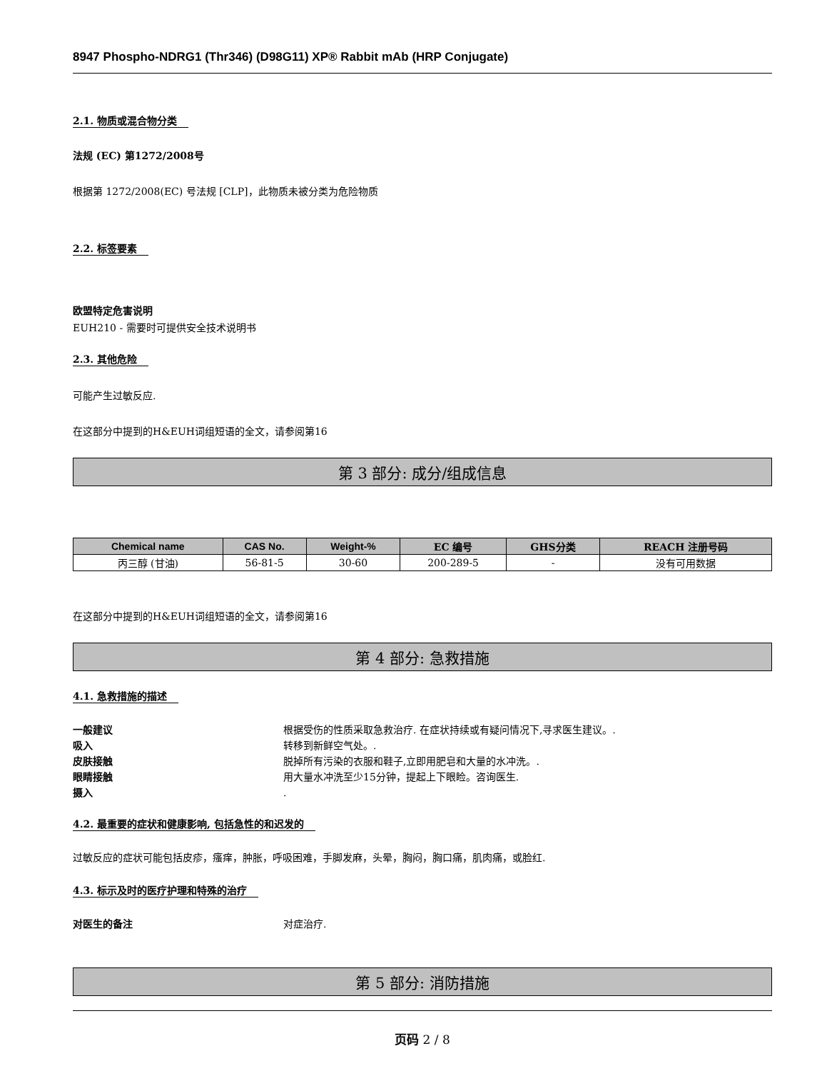8947 Phospho-NDRG1 (Thr346) (D98G11) XP® Rabbit mAb (HRP Conjugate)
2.1. 物质或混合物分类
法规 (EC) 第1272/2008号
根据第 1272/2008(EC) 号法规 [CLP]，此物质未被分类为危险物质
2.2. 标签要素
欧盟特定危害说明
EUH210 - 需要时可提供安全技术说明书
2.3. 其他危险
可能产生过敏反应.
在这部分中提到的H&EUH词组短语的全文，请参阅第16
第 3 部分: 成分/组成信息
| Chemical name | CAS No. | Weight-% | EC 编号 | GHS分类 | REACH 注册号码 |
| --- | --- | --- | --- | --- | --- |
| 丙三醇 (甘油) | 56-81-5 | 30-60 | 200-289-5 | - | 没有可用数据 |
在这部分中提到的H&EUH词组短语的全文，请参阅第16
第 4 部分: 急救措施
4.1. 急救措施的描述
一般建议 根据受伤的性质采取急救治疗. 在症状持续或有疑问情况下,寻求医生建议。.
吸入 转移到新鲜空气处。.
皮肤接触 脱掉所有污染的衣服和鞋子,立即用肥皂和大量的水冲洗。.
眼睛接触 用大量水冲洗至少15分钟，提起上下眼睑。咨询医生.
摄入.
4.2. 最重要的症状和健康影响, 包括急性的和迟发的
过敏反应的症状可能包括皮疹，瘙痒，肿胀，呼吸困难，手脚发麻，头晕，胸闷，胸口痛，肌肉痛，或脸红.
4.3. 标示及时的医疗护理和特殊的治疗
对医生的备注 对症治疗.
第 5 部分: 消防措施
页码 2 / 8